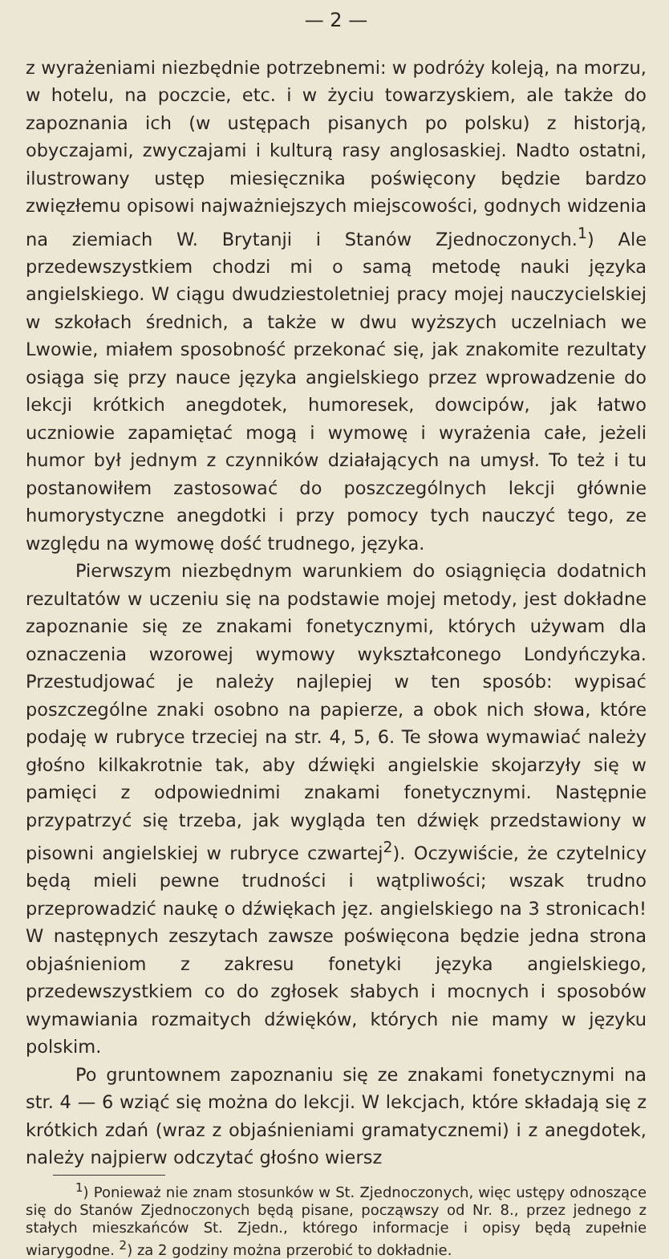— 2 —
z wyrażeniami niezbędnie potrzebnemi: w podróży koleją, na morzu, w hotelu, na poczcie, etc. i w życiu towarzyskiem, ale także do zapoznania ich (w ustępach pisanych po polsku) z historją, obyczajami, zwyczajami i kulturą rasy anglosaskiej. Nadto ostatni, ilustrowany ustęp miesięcznika poświęcony będzie bardzo zwięzłemu opisowi najważniejszych miejscowości, godnych widzenia na ziemiach W. Brytanji i Stanów Zjednoczonych.<sup>1</sup>) Ale przedewszystkiem chodzi mi o samą metodę nauki języka angielskiego. W ciągu dwudziestoletniej pracy mojej nauczycielskiej w szkołach średnich, a także w dwu wyższych uczelniach we Lwowie, miałem sposobność przekonać się, jak znakomite rezultaty osiąga się przy nauce języka angielskiego przez wprowadzenie do lekcji krótkich anegdotek, humoresek, dowcipów, jak łatwo uczniowie zapamiętać mogą i wymowę i wyrażenia całe, jeżeli humor był jednym z czynników działających na umysł. To też i tu postanowiłem zastosować do poszczególnych lekcji głównie humorystyczne anegdotki i przy pomocy tych nauczyć tego, ze względu na wymowę dość trudnego, języka.
Pierwszym niezbędnym warunkiem do osiągnięcia dodatnich rezultatów w uczeniu się na podstawie mojej metody, jest dokładne zapoznanie się ze znakami fonetycznymi, których używam dla oznaczenia wzorowej wymowy wykształconego Londyńczyka. Przestudjować je należy najlepiej w ten sposób: wypisać poszczególne znaki osobno na papierze, a obok nich słowa, które podaję w rubryce trzeciej na str. 4, 5, 6. Te słowa wymawiać należy głośno kilkakrotnie tak, aby dźwięki angielskie skojarzyły się w pamięci z odpowiednimi znakami fonetycznymi. Następnie przypatrzyć się trzeba, jak wygląda ten dźwięk przedstawiony w pisowni angielskiej w rubryce czwartej<sup>2</sup>). Oczywiście, że czytelnicy będą mieli pewne trudności i wątpliwości; wszak trudno przeprowadzić naukę o dźwiękach jęz. angielskiego na 3 stronicach! W następnych zeszytach zawsze poświęcona będzie jedna strona objaśnieniom z zakresu fonetyki języka angielskiego, przedewszystkiem co do zgłosek słabych i mocnych i sposobów wymawiania rozmaitych dźwięków, których nie mamy w języku polskim.
Po gruntownem zapoznaniu się ze znakami fonetycznymi na str. 4 — 6 wziąć się można do lekcji. W lekcjach, które składają się z krótkich zdań (wraz z objaśnieniami gramatycznemi) i z anegdotek, należy najpierw odczytać głośno wiersz
<sup>1</sup>) Ponieważ nie znam stosunków w St. Zjednoczonych, więc ustępy odnoszące się do Stanów Zjednoczonych będą pisane, począwszy od Nr. 8., przez jednego z stałych mieszkańców St. Zjedn., którego informacje i opisy będą zupełnie wiarygodne. <sup>2</sup>) za 2 godziny można przerobić to dokładnie.